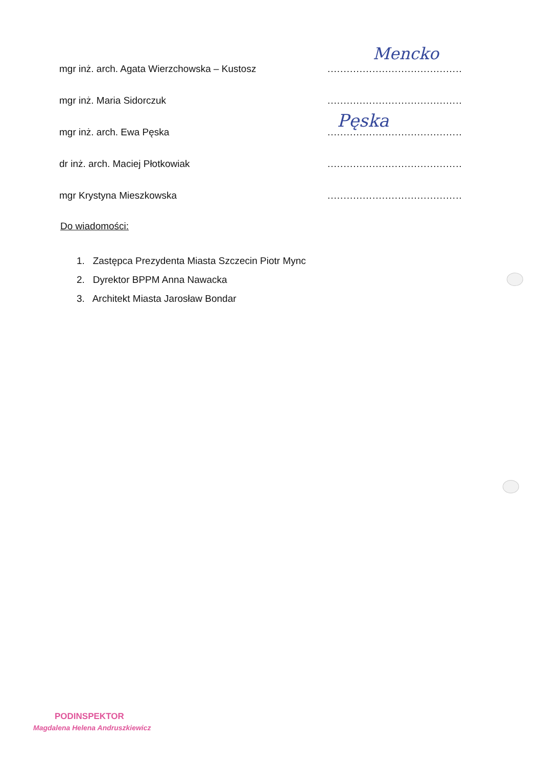mgr inż. arch. Agata Wierzchowska – Kustosz.............................................
Mencko
mgr inż. Maria Sidorczuk.............................................
mgr inż. arch. Ewa Pęska.............................................
Pęska
dr inż. arch. Maciej Płotkowiak.............................................
mgr Krystyna Mieszkowska.............................................
Do wiadomości:
1. Zastępca Prezydenta Miasta Szczecin Piotr Mync
2. Dyrektor BPPM Anna Nawacka
3. Architekt Miasta Jarosław Bondar
PODINSPEKTOR
Magdalena Helena Andruszkiewicz